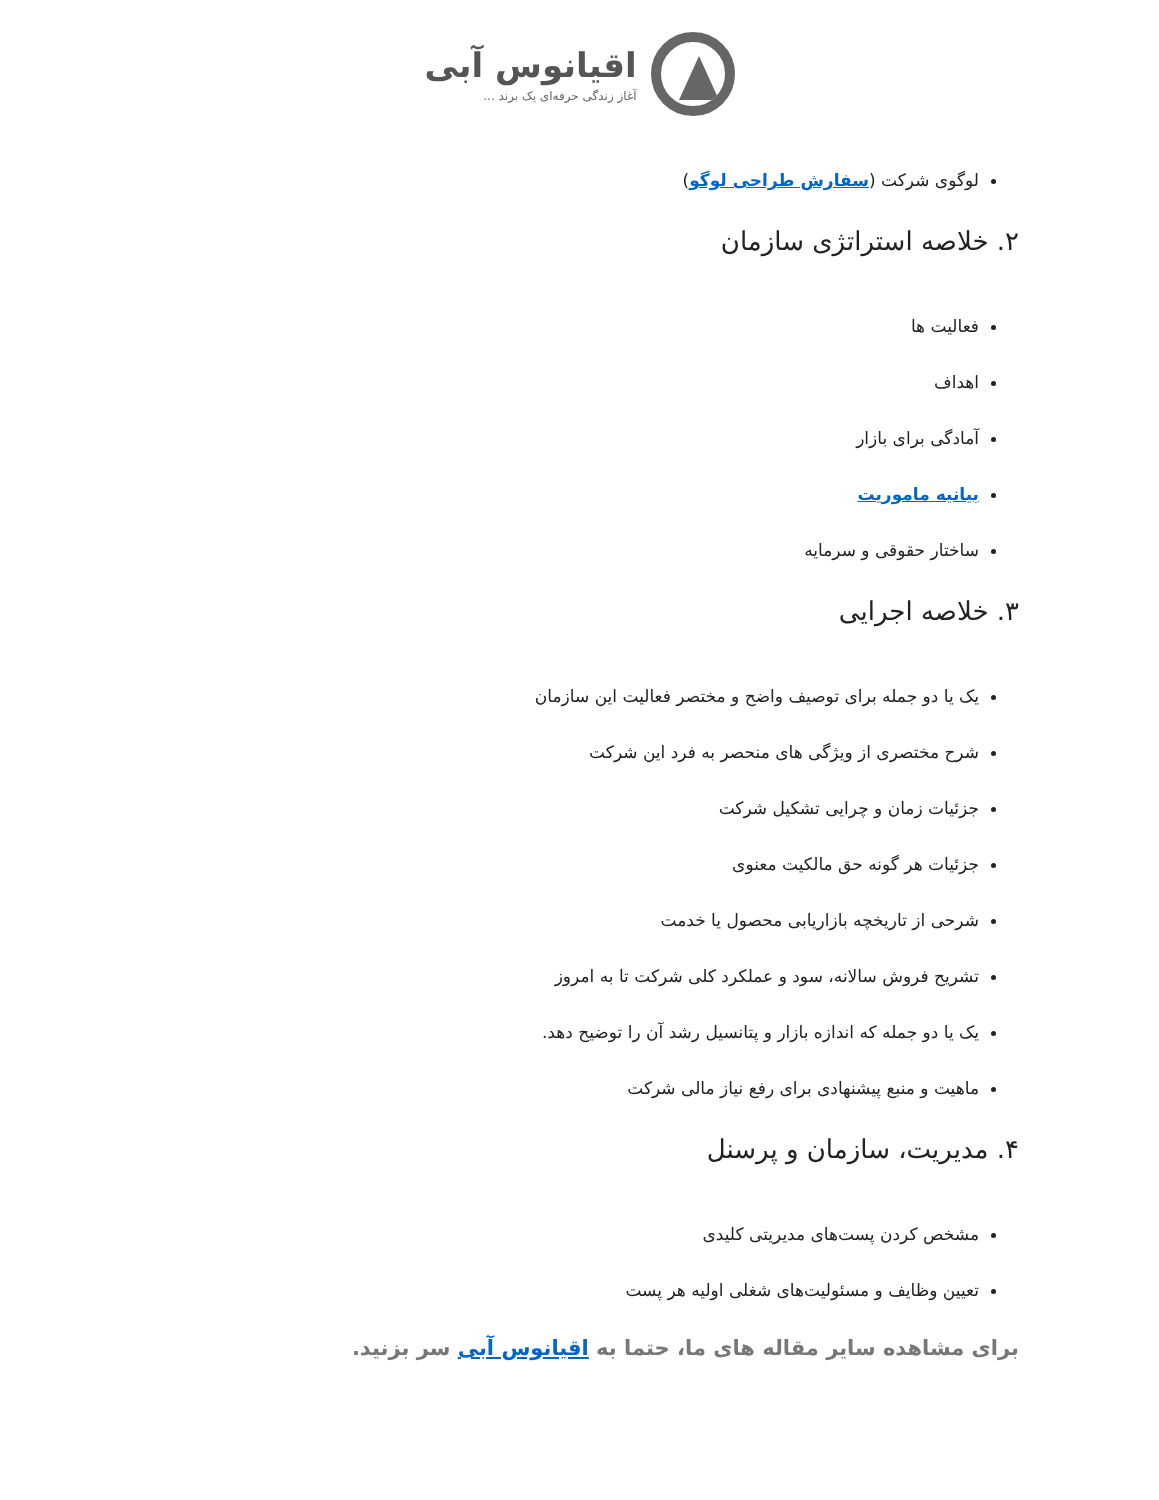اقیانوس آبی
آغاز زندگی حرفه‌ای یک برند ...
لوگوی شرکت (سفارش طراحی لوگو)
۲. خلاصه استراتژی سازمان
فعالیت ها
اهداف
آمادگی برای بازار
بیانیه ماموریت
ساختار حقوقی و سرمایه
۳. خلاصه اجرایی
یک یا دو جمله برای توصیف واضح و مختصر فعالیت این سازمان
شرح مختصری از ویژگی های منحصر به فرد این شرکت
جزئیات زمان و چرایی تشکیل شرکت
جزئیات هر گونه حق مالکیت معنوی
شرحی از تاریخچه بازاریابی محصول یا خدمت
تشریح فروش سالانه، سود و عملکرد کلی شرکت تا به امروز
یک یا دو جمله که اندازه بازار و پتانسیل رشد آن را توضیح دهد.
ماهیت و منبع پیشنهادی برای رفع نیاز مالی شرکت
۴. مدیریت، سازمان و پرسنل
مشخص کردن پست‌های مدیریتی کلیدی
تعیین وظایف و مسئولیت‌های شغلی اولیه هر پست
برای مشاهده سایر مقاله های ما، حتما به اقیانوس آبی سر بزنید.